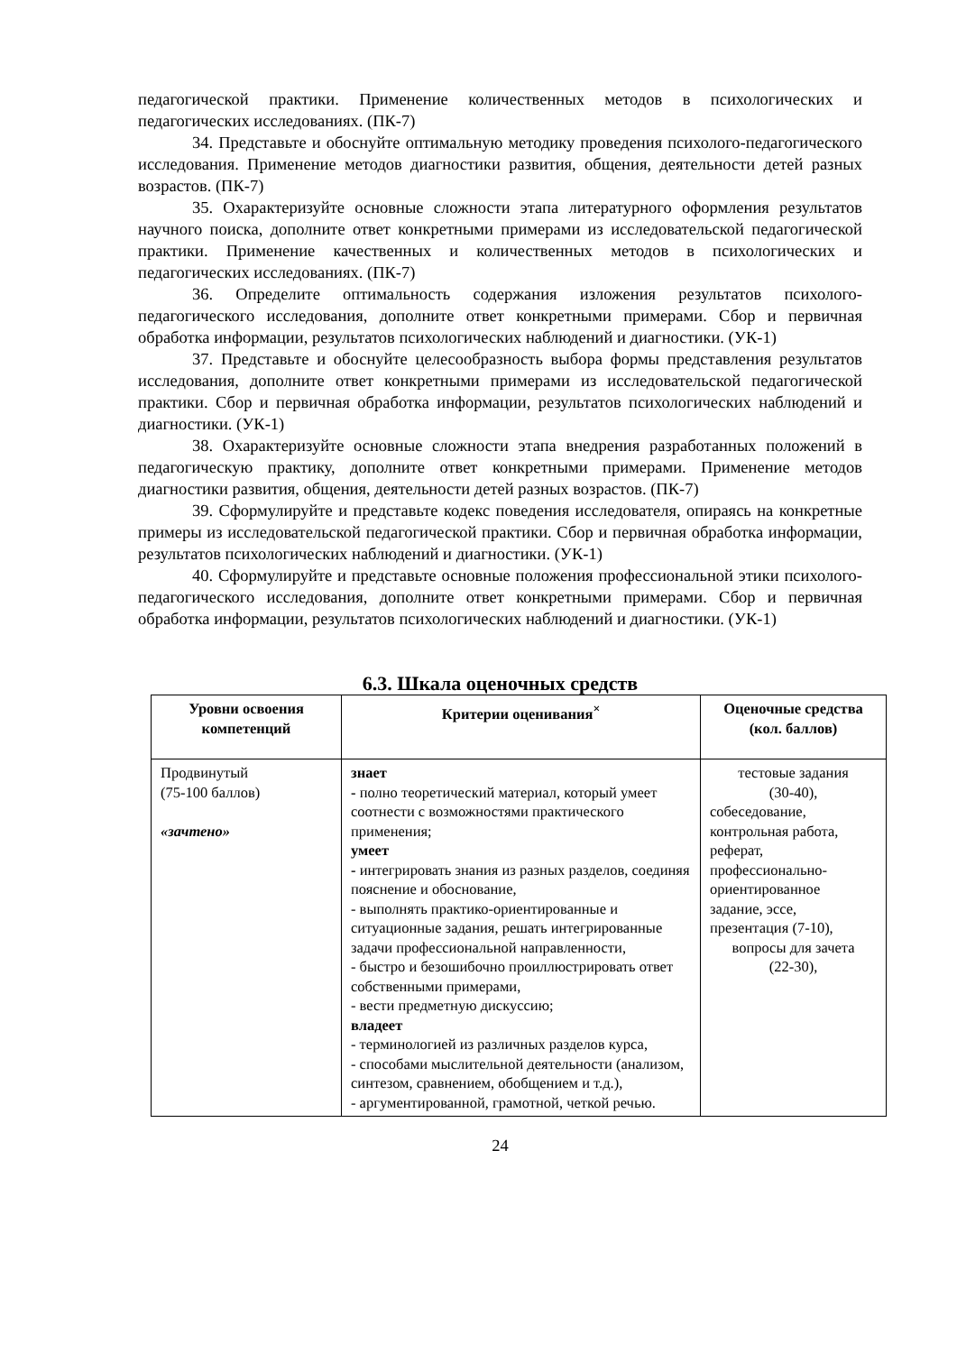педагогической практики. Применение количественных методов в психологических и педагогических исследованиях. (ПК-7)
34. Представьте и обоснуйте оптимальную методику проведения психолого-педагогического исследования. Применение методов диагностики развития, общения, деятельности детей разных возрастов. (ПК-7)
35. Охарактеризуйте основные сложности этапа литературного оформления результатов научного поиска, дополните ответ конкретными примерами из исследовательской педагогической практики. Применение качественных и количественных методов в психологических и педагогических исследованиях. (ПК-7)
36. Определите оптимальность содержания изложения результатов психолого-педагогического исследования, дополните ответ конкретными примерами. Сбор и первичная обработка информации, результатов психологических наблюдений и диагностики. (УК-1)
37. Представьте и обоснуйте целесообразность выбора формы представления результатов исследования, дополните ответ конкретными примерами из исследовательской педагогической практики. Сбор и первичная обработка информации, результатов психологических наблюдений и диагностики. (УК-1)
38. Охарактеризуйте основные сложности этапа внедрения разработанных положений в педагогическую практику, дополните ответ конкретными примерами. Применение методов диагностики развития, общения, деятельности детей разных возрастов. (ПК-7)
39. Сформулируйте и представьте кодекс поведения исследователя, опираясь на конкретные примеры из исследовательской педагогической практики. Сбор и первичная обработка информации, результатов психологических наблюдений и диагностики. (УК-1)
40. Сформулируйте и представьте основные положения профессиональной этики психолого-педагогического исследования, дополните ответ конкретными примерами. Сбор и первичная обработка информации, результатов психологических наблюдений и диагностики. (УК-1)
6.3. Шкала оценочных средств
| Уровни освоения компетенций | Критерии оценивания<sup>×</sup> | Оценочные средства (кол. баллов) |
| --- | --- | --- |
| Продвинутый (75-100 баллов) «зачтено» | знает - полно теоретический материал, который умеет соотнести с возможностями практического применения; умеет - интегрировать знания из разных разделов, соединяя пояснение и обоснование, - выполнять практико-ориентированные и ситуационные задания, решать интегрированные задачи профессиональной направленности, - быстро и безошибочно проиллюстрировать ответ собственными примерами, - вести предметную дискуссию; владеет - терминологией из различных разделов курса, - способами мыслительной деятельности (анализом, синтезом, сравнением, обобщением и т.д.), - аргументированной, грамотной, четкой речью. | тестовые задания (30-40), собеседование, контрольная работа, реферат, профессионально-ориентированное задание, эссе, презентация (7-10), вопросы для зачета (22-30), |
24